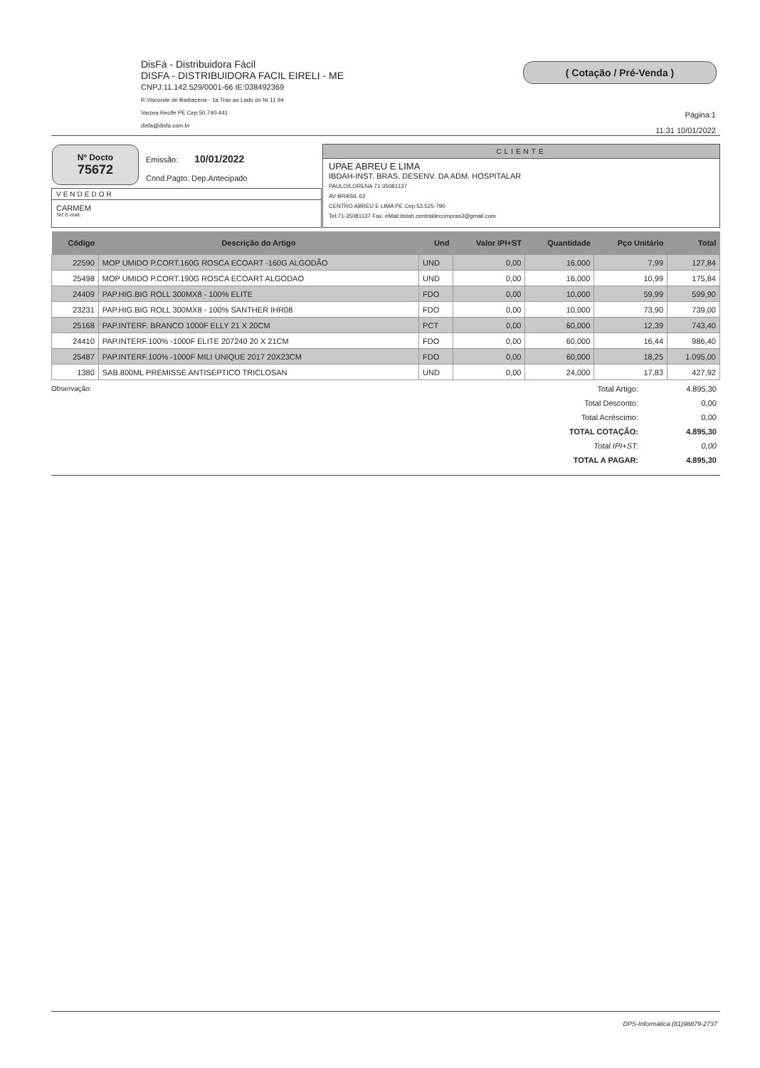DisFá - Distribuidora Fácil
DISFA - DISTRIBUIDORA FACIL EIRELI - ME
CNPJ:11.142.529/0001-66 IE:038492369
R.Visconde de Barbacena - 1a Trav ao Lado do Nr.11 94
Varzea Recife PE Cep:50.740-441
disfa@disfa.com.br
( Cotação / Pré-Venda )
Página:1
11:31 10/01/2022
Nº Docto
75672
Emissão: 10/01/2022
Cond.Pagto: Dep.Antecipado
VENDEDOR
CARMEM
Tel: E-mail:
CLIENTE
UPAE ABREU E LIMA
IBDAH-INST. BRAS. DESENV. DA ADM. HOSPITALAR
PAULO/LORENA 71-35081137
AV BRASIL 62
CENTRO ABREU E LIMA PE Cep:53.525-790
Tel:71-35081137 Fax: eMail:ibdah.centraldecompras3@gmail.com
| Código | Descrição do Artigo | Und | Valor IPI+ST | Quantidade | Pço Unitário | Total |
| --- | --- | --- | --- | --- | --- | --- |
| 22590 | MOP UMIDO P.CORT.160G ROSCA ECOART -160G ALGODÃO | UND | 0,00 | 16,000 | 7,99 | 127,84 |
| 25498 | MOP UMIDO P.CORT.190G ROSCA ECOART ALGODAO | UND | 0,00 | 16,000 | 10,99 | 175,84 |
| 24409 | PAP.HIG.BIG ROLL 300MX8 - 100% ELITE | FDO | 0,00 | 10,000 | 59,99 | 599,90 |
| 23231 | PAP.HIG.BIG ROLL 300MX8 - 100% SANTHER IHR08 | FDO | 0,00 | 10,000 | 73,90 | 739,00 |
| 25168 | PAP.INTERF. BRANCO 1000F ELLY 21 X 20CM | PCT | 0,00 | 60,000 | 12,39 | 743,40 |
| 24410 | PAP.INTERF.100% -1000F ELITE 207240 20 X 21CM | FDO | 0,00 | 60,000 | 16,44 | 986,40 |
| 25487 | PAP.INTERF.100% -1000F MILI UNIQUE 2017 20X23CM | FDO | 0,00 | 60,000 | 18,25 | 1.095,00 |
| 1380 | SAB.800ML PREMISSE ANTISEPTICO TRICLOSAN | UND | 0,00 | 24,000 | 17,83 | 427,92 |
Observação:
| Total Artigo: | 4.895,30 |
| Total Desconto: | 0,00 |
| Total Acréscimo: | 0,00 |
| TOTAL COTAÇÃO: | 4.895,30 |
| Total IPI+ST: | 0,00 |
| TOTAL A PAGAR: | 4.895,30 |
DPS-Informática (81)98879-2737